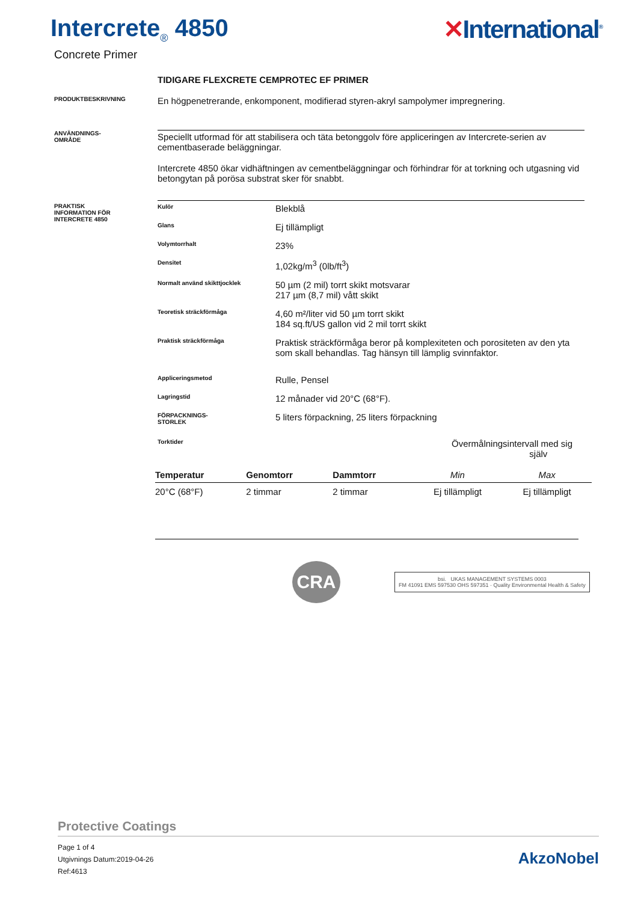Intercrete<sub>®</sub> 4850
Concrete Primer
✕International<sup>®</sup>
TIDIGARE FLEXCRETE CEMPROTEC EF PRIMER
PRODUKTBESKRIVNING
En högpenetrerande, enkomponent, modifierad styren-akryl sampolymer impregnering.
ANVÄNDNINGS-
OMRÅDE
Speciellt utformad för att stabilisera och täta betonggolv före appliceringen av Intercrete-serien av cementbaserade beläggningar.
Intercrete 4850 ökar vidhäftningen av cementbeläggningar och förhindrar för at torkning och utgasning vid betongytan på porösa substrat sker för snabbt.
PRAKTISK
INFORMATION FÖR
INTERCRETE 4850
Kulör
Blekblå
Glans
Ej tillämpligt
Volymtorrhalt
23%
Densitet
1,02kg/m<sup>3</sup> (0lb/ft<sup>3</sup>)
Normalt använd skikttjocklek
50 µm (2 mil) torrt skikt motsvarar
217 µm (8,7 mil) vått skikt
Teoretisk sträckförmåga
4,60 m²/liter vid 50 µm torrt skikt
184 sq.ft/US gallon vid 2 mil torrt skikt
Praktisk sträckförmåga
Praktisk sträckförmåga beror på komplexiteten och porositeten av den yta som skall behandlas. Tag hänsyn till lämplig svinnfaktor.
Appliceringsmetod
Rulle, Pensel
Lagringstid
12 månader vid 20°C (68°F).
FÖRPACKNINGS-
STORLEK
5 liters förpackning, 25 liters förpackning
Torktider
Övermålningsintervall med sig
själv
| Temperatur | Genomtorr | Dammtorr | Min | Max |
| --- | --- | --- | --- | --- |
| 20°C (68°F) | 2 timmar | 2 timmar | Ej tillämpligt | Ej tillämpligt |
CRA
bsi. UKAS MANAGEMENT SYSTEMS 0003
FM 41091 EMS 597530 OHS 597351 · Quality Environmental Health & Safety
Protective Coatings
Page 1 of 4
Utgivnings Datum:2019-04-26
Ref:4613
AkzoNobel